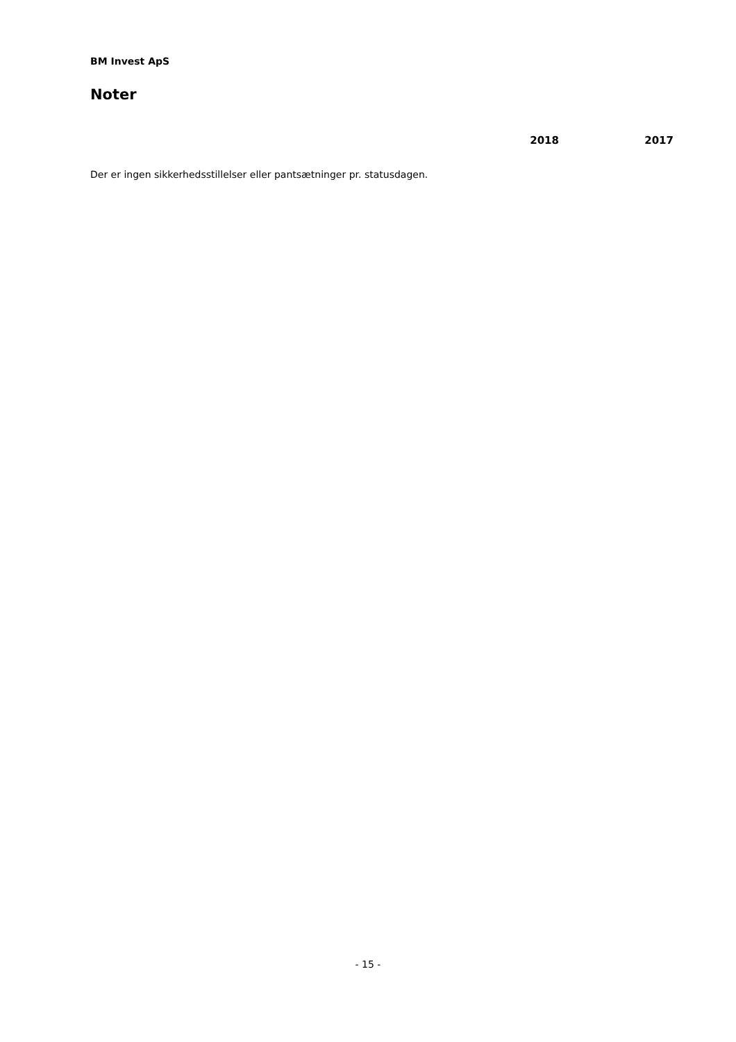BM Invest ApS
Noter
2018 2017
Der er ingen sikkerhedsstillelser eller pantsætninger pr. statusdagen.
- 15 -